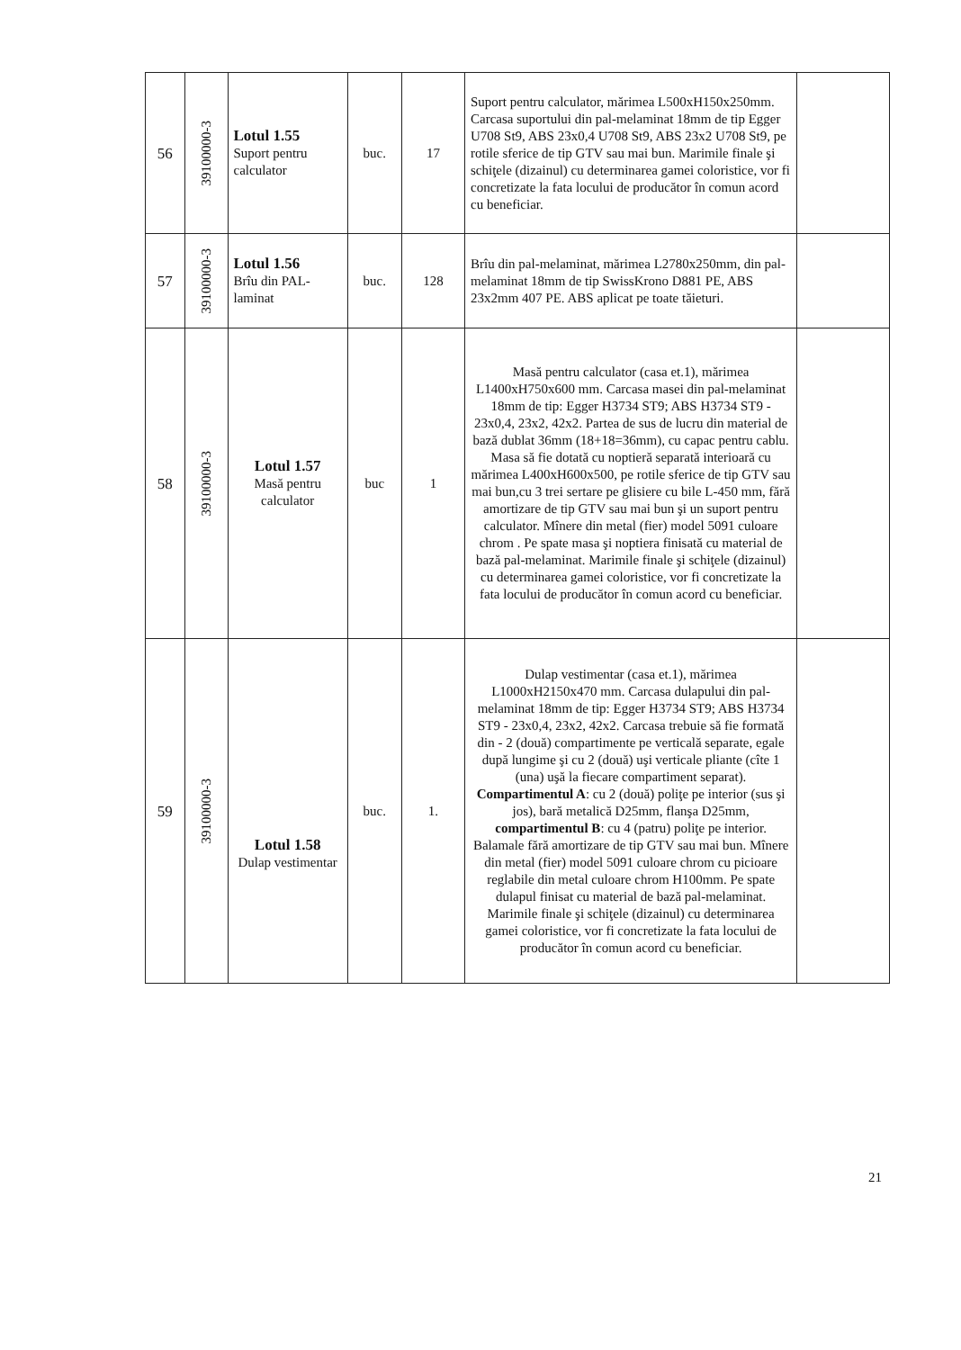| 56 | 39100000-3 | Lotul 1.55 Suport pentru calculator | buc. | 17 | Suport pentru calculator, mărimea L500xH150x250mm. Carcasa suportului din pal-melaminat 18mm de tip Egger U708 St9, ABS 23x0,4 U708 St9, ABS 23x2 U708 St9, pe rotile sferice de tip GTV sau mai bun. Marimile finale şi schiţele (dizainul) cu determinarea gamei coloristice, vor fi concretizate la fata locului de producător în comun acord cu beneficiar. | |
| 57 | 39100000-3 | Lotul 1.56 Brîu din PAL-laminat | buc. | 128 | Brîu din pal-melaminat, mărimea L2780x250mm, din pal-melaminat 18mm de tip SwissKrono D881 PE, ABS 23x2mm 407 PE. ABS aplicat pe toate tăieturi. | |
| 58 | 39100000-3 | Lotul 1.57 Masă pentru calculator | buc | 1 | Masă pentru calculator (casa et.1), mărimea L1400xH750x600 mm. Carcasa masei din pal-melaminat 18mm de tip: Egger H3734 ST9; ABS H3734 ST9 - 23x0,4, 23x2, 42x2. Partea de sus de lucru din material de bază dublat 36mm (18+18=36mm), cu capac pentru cablu. Masa să fie dotată cu noptieră separată interioară cu mărimea L400xH600x500, pe rotile sferice de tip GTV sau mai bun,cu 3 trei sertare pe glisiere cu bile L-450 mm, fără amortizare de tip GTV sau mai bun şi un suport pentru calculator. Mînere din metal (fier) model 5091 culoare chrom . Pe spate masa şi noptiera finisată cu material de bază pal-melaminat. Marimile finale şi schiţele (dizainul) cu determinarea gamei coloristice, vor fi concretizate la fata locului de producător în comun acord cu beneficiar. | |
| 59 | 39100000-3 | Lotul 1.58 Dulap vestimentar | buc. | 1. | Dulap vestimentar (casa et.1), mărimea L1000xH2150x470 mm. Carcasa dulapului din pal-melaminat 18mm de tip: Egger H3734 ST9; ABS H3734 ST9 - 23x0,4, 23x2, 42x2. Carcasa trebuie să fie formată din - 2 (două) compartimente pe verticală separate, egale după lungime şi cu 2 (două) uşi verticale pliante (cîte 1 (una) uşă la fiecare compartiment separat). Compartimentul A : cu 2 (două) poliţe pe interior (sus şi jos), bară metalică D25mm, flanşa D25mm, compartimentul B : cu 4 (patru) poliţe pe interior. Balamale fără amortizare de tip GTV sau mai bun. Mînere din metal (fier) model 5091 culoare chrom cu picioare reglabile din metal culoare chrom H100mm. Pe spate dulapul finisat cu material de bază pal-melaminat. Marimile finale şi schiţele (dizainul) cu determinarea gamei coloristice, vor fi concretizate la fata locului de producător în comun acord cu beneficiar. | |
21